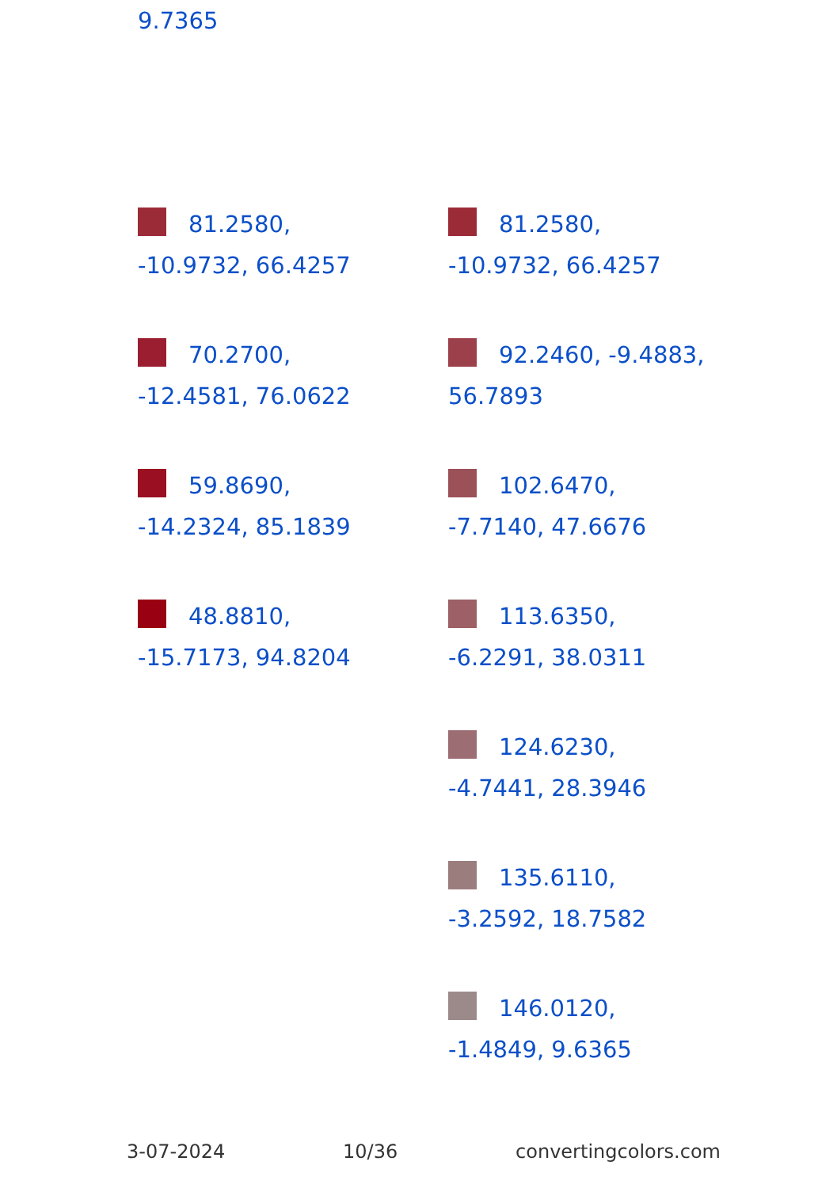9.7365
81.2580, -10.9732, 66.4257
70.2700, -12.4581, 76.0622
59.8690, -14.2324, 85.1839
48.8810, -15.7173, 94.8204
81.2580, -10.9732, 66.4257
92.2460, -9.4883, 56.7893
102.6470, -7.7140, 47.6676
113.6350, -6.2291, 38.0311
124.6230, -4.7441, 28.3946
135.6110, -3.2592, 18.7582
146.0120, -1.4849, 9.6365
3-07-2024 10/36 convertingcolors.com